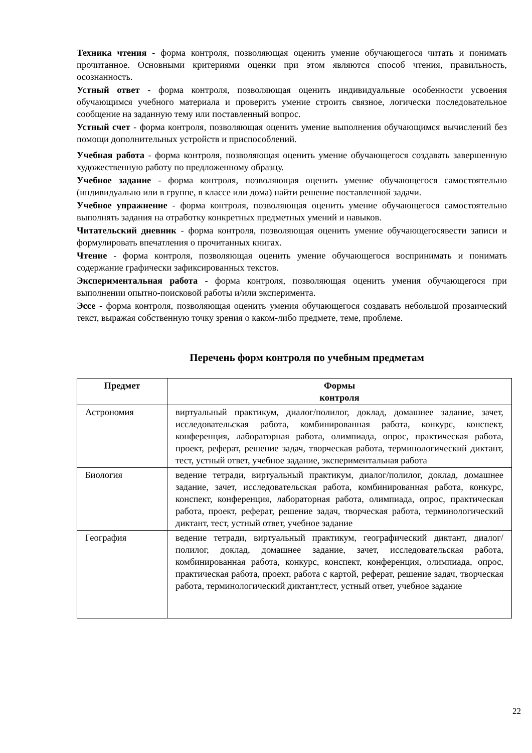Техника чтения - форма контроля, позволяющая оценить умение обучающегося читать и понимать прочитанное. Основными критериями оценки при этом являются способ чтения, правильность, осознанность.
Устный ответ - форма контроля, позволяющая оценить индивидуальные особенности усвоения обучающимся учебного материала и проверить умение строить связное, логически последовательное сообщение на заданную тему или поставленный вопрос.
Устный счет - форма контроля, позволяющая оценить умение выполнения обучающимся вычислений без помощи дополнительных устройств и приспособлений.
Учебная работа - форма контроля, позволяющая оценить умение обучающегося создавать завершенную художественную работу по предложенному образцу.
Учебное задание - форма контроля, позволяющая оценить умение обучающегося самостоятельно (индивидуально или в группе, в классе или дома) найти решение поставленной задачи.
Учебное упражнение - форма контроля, позволяющая оценить умение обучающегося самостоятельно выполнять задания на отработку конкретных предметных умений и навыков.
Читательский дневник - форма контроля, позволяющая оценить умение обучающегосявести записи и формулировать впечатления о прочитанных книгах.
Чтение - форма контроля, позволяющая оценить умение обучающегося воспринимать и понимать содержание графически зафиксированных текстов.
Экспериментальная работа - форма контроля, позволяющая оценить умения обучающегося при выполнении опытно-поисковой работы и/или эксперимента.
Эссе - форма контроля, позволяющая оценить умения обучающегося создавать небольшой прозаический текст, выражая собственную точку зрения о каком-либо предмете, теме, проблеме.
Перечень форм контроля по учебным предметам
| Предмет | Формы контроля |
| --- | --- |
| Астрономия | виртуальный практикум, диалог/полилог, доклад, домашнее задание, зачет, исследовательская работа, комбинированная работа, конкурс, конспект, конференция, лабораторная работа, олимпиада, опрос, практическая работа, проект, реферат, решение задач, творческая работа, терминологический диктант, тест, устный ответ, учебное задание, экспериментальная работа |
| Биология | ведение тетради, виртуальный практикум, диалог/полилог, доклад, домашнее задание, зачет, исследовательская работа, комбинированная работа, конкурс, конспект, конференция, лабораторная работа, олимпиада, опрос, практическая работа, проект, реферат, решение задач, творческая работа, терминологический диктант, тест, устный ответ, учебное задание |
| География | ведение тетради, виртуальный практикум, географический диктант, диалог/полилог, доклад, домашнее задание, зачет, исследовательская работа, комбинированная работа, конкурс, конспект, конференция, олимпиада, опрос, практическая работа, проект, работа с картой, реферат, решение задач, творческая работа, терминологический диктант,тест, устный ответ, учебное задание |
22